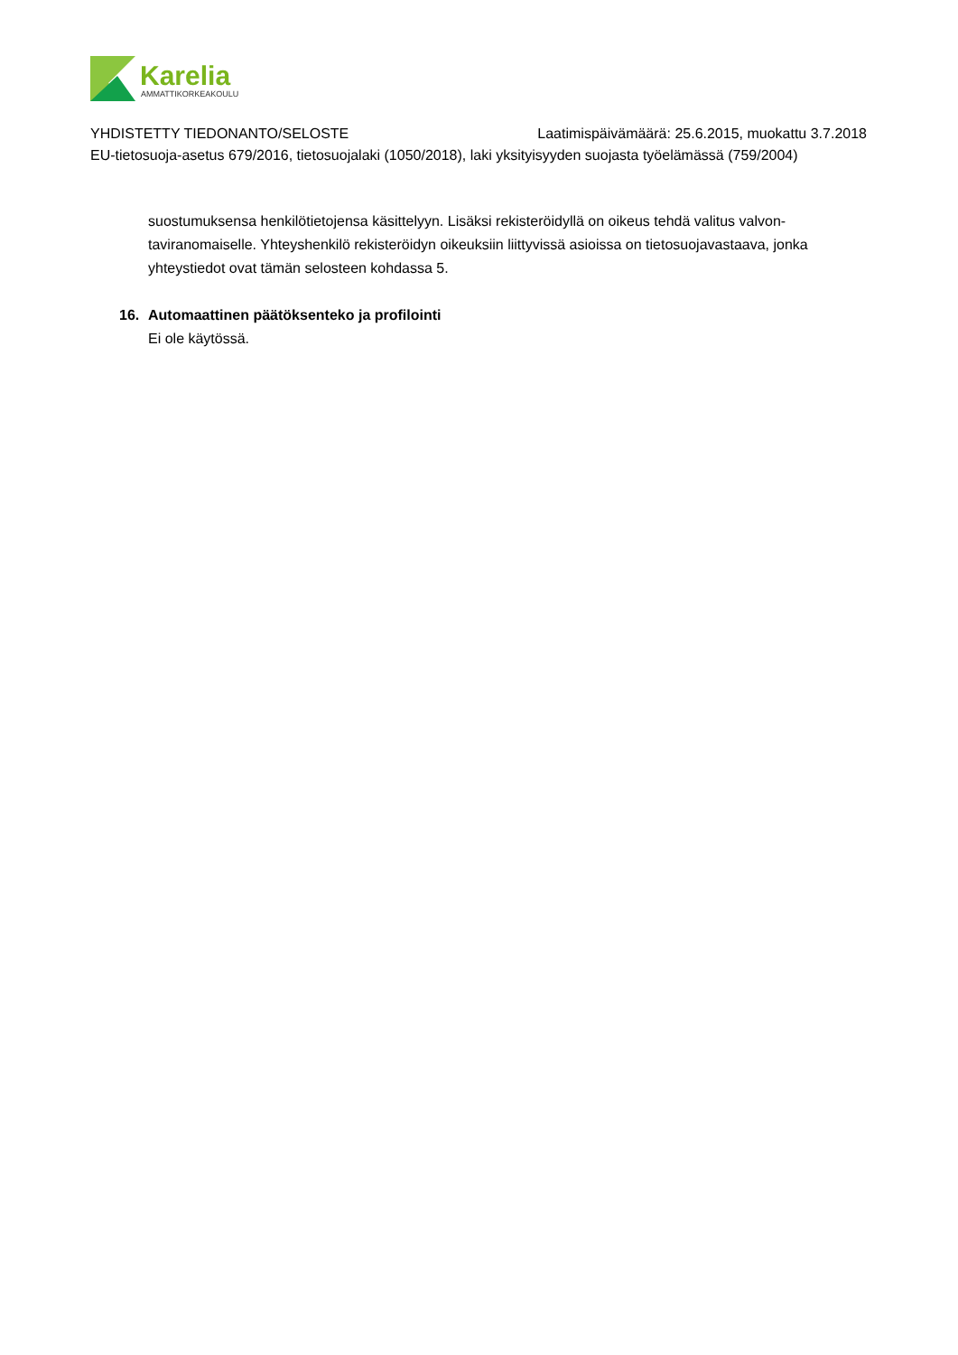Karelia
AMMATTIKORKEAKOULU
YHDISTETTY TIEDONANTO/SELOSTE Laatimispäivämäärä: 25.6.2015, muokattu 3.7.2018
EU-tietosuoja-asetus 679/2016, tietosuojalaki (1050/2018), laki yksityisyyden suojasta työelämässä (759/2004)
suostumuksensa henkilötietojensa käsittelyyn. Lisäksi rekisteröidyllä on oikeus tehdä valitus valvon­taviranomaiselle. Yhteyshenkilö rekisteröidyn oikeuksiin liittyvissä asioissa on tietosuojavastaava, jonka yhteystiedot ovat tämän selosteen kohdassa 5.
16. Automaattinen päätöksenteko ja profilointi
Ei ole käytössä.